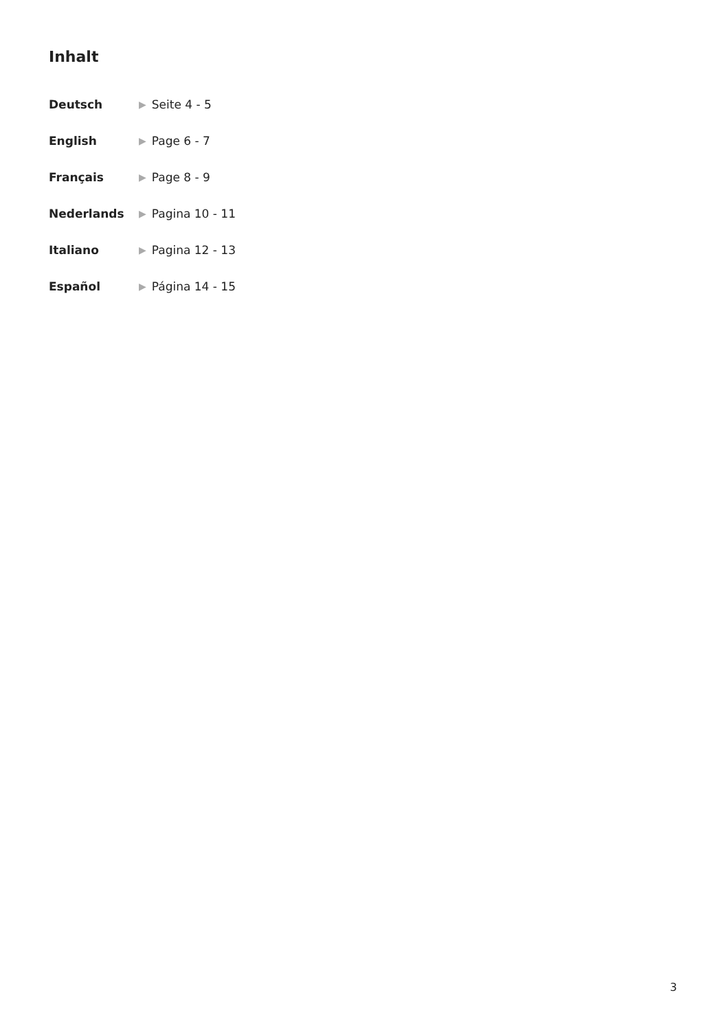Inhalt
Deutsch ▶ Seite 4 - 5
English ▶ Page 6 - 7
Français ▶ Page 8 - 9
Nederlands ▶ Pagina 10 - 11
Italiano ▶ Pagina 12 - 13
Español ▶ Página 14 - 15
3